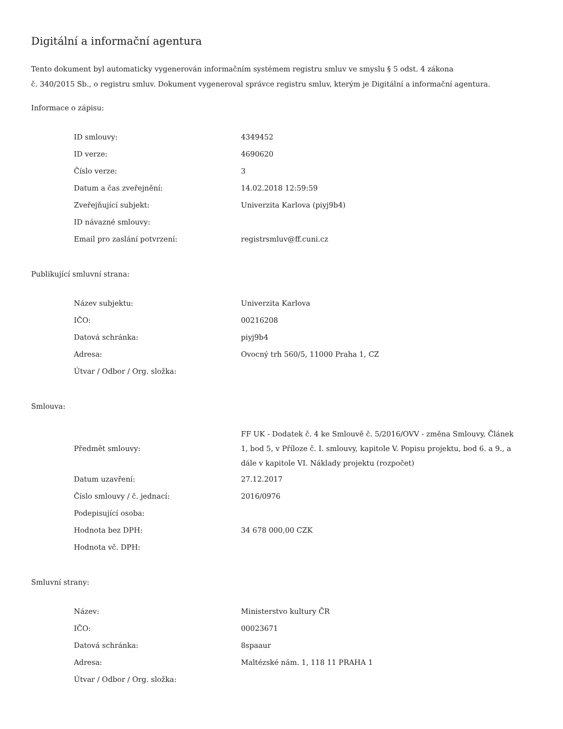Digitální a informační agentura
Tento dokument byl automaticky vygenerován informačním systémem registru smluv ve smyslu § 5 odst. 4 zákona
č. 340/2015 Sb., o registru smluv. Dokument vygeneroval správce registru smluv, kterým je Digitální a informační agentura.
Informace o zápisu:
| ID smlouvy: | 4349452 |
| ID verze: | 4690620 |
| Číslo verze: | 3 |
| Datum a čas zveřejnění: | 14.02.2018 12:59:59 |
| Zveřejňující subjekt: | Univerzita Karlova (piyj9b4) |
| ID návazné smlouvy: | |
| Email pro zaslání potvrzení: | registrsmluv@ff.cuni.cz |
Publikující smluvní strana:
| Název subjektu: | Univerzita Karlova |
| IČO: | 00216208 |
| Datová schránka: | piyj9b4 |
| Adresa: | Ovocný trh 560/5, 11000 Praha 1, CZ |
| Útvar / Odbor / Org. složka: | |
Smlouva:
| Předmět smlouvy: | FF UK - Dodatek č. 4 ke Smlouvě č. 5/2016/OVV - změna Smlouvy, Článek 1, bod 5, v Příloze č. I. smlouvy, kapitole V. Popisu projektu, bod 6. a 9., a dále v kapitole VI. Náklady projektu (rozpočet) |
| Datum uzavření: | 27.12.2017 |
| Číslo smlouvy / č. jednací: | 2016/0976 |
| Podepisující osoba: | |
| Hodnota bez DPH: | 34 678 000,00 CZK |
| Hodnota vč. DPH: | |
Smluvní strany:
| Název: | Ministerstvo kultury ČR |
| IČO: | 00023671 |
| Datová schránka: | 8spaaur |
| Adresa: | Maltézské nám. 1, 118 11 PRAHA 1 |
| Útvar / Odbor / Org. složka: | |